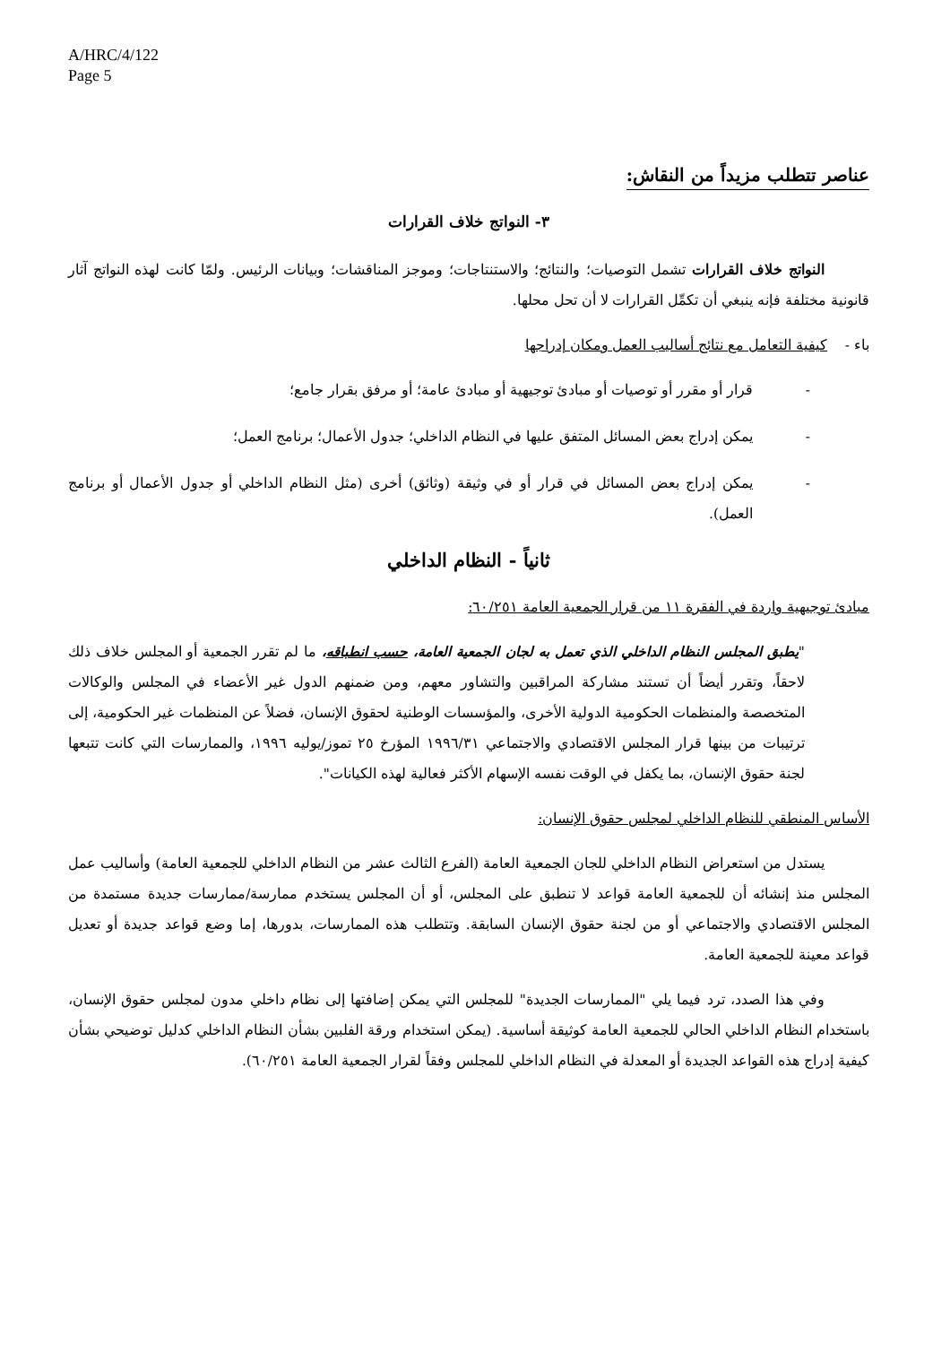A/HRC/4/122
Page 5
عناصر تتطلب مزيداً من النقاش:
٣- النواتج خلاف القرارات
النواتج خلاف القرارات تشمل التوصيات؛ والنتائج؛ والاستنتاجات؛ وموجز المناقشات؛ وبيانات الرئيس. ولمّا كانت لهذه النواتج آثار قانونية مختلفة فإنه ينبغي أن تكمِّل القرارات لا أن تحل محلها.
باء - كيفية التعامل مع نتائج أساليب العمل ومكان إدراجها
- قرار أو مقرر أو توصيات أو مبادئ توجيهية أو مبادئ عامة؛ أو مرفق بقرار جامع؛
- يمكن إدراج بعض المسائل المتفق عليها في النظام الداخلي؛ جدول الأعمال؛ برنامج العمل؛
- يمكن إدراج بعض المسائل في قرار أو في وثيقة (وثائق) أخرى (مثل النظام الداخلي أو جدول الأعمال أو برنامج العمل).
ثانياً - النظام الداخلي
مبادئ توجيهية واردة في الفقرة ١١ من قرار الجمعية العامة ٦٠/٢٥١:
"يطبق المجلس النظام الداخلي الذي تعمل به لجان الجمعية العامة، حسب انطباقه، ما لم تقرر الجمعية أو المجلس خلاف ذلك لاحقاً، وتقرر أيضاً أن تستند مشاركة المراقبين والتشاور معهم، ومن ضمنهم الدول غير الأعضاء في المجلس والوكالات المتخصصة والمنظمات الحكومية الدولية الأخرى، والمؤسسات الوطنية لحقوق الإنسان، فضلاً عن المنظمات غير الحكومية، إلى ترتيبات من بينها قرار المجلس الاقتصادي والاجتماعي ١٩٩٦/٣١ المؤرخ ٢٥ تموز/يوليه ١٩٩٦، والممارسات التي كانت تتبعها لجنة حقوق الإنسان، بما يكفل في الوقت نفسه الإسهام الأكثر فعالية لهذه الكيانات".
الأساس المنطقي للنظام الداخلي لمجلس حقوق الإنسان:
يستدل من استعراض النظام الداخلي للجان الجمعية العامة (الفرع الثالث عشر من النظام الداخلي للجمعية العامة) وأساليب عمل المجلس منذ إنشائه أن للجمعية العامة قواعد لا تنطبق على المجلس، أو أن المجلس يستخدم ممارسة/ممارسات جديدة مستمدة من المجلس الاقتصادي والاجتماعي أو من لجنة حقوق الإنسان السابقة. وتتطلب هذه الممارسات، بدورها، إما وضع قواعد جديدة أو تعديل قواعد معينة للجمعية العامة.
وفي هذا الصدد، ترد فيما يلي "الممارسات الجديدة" للمجلس التي يمكن إضافتها إلى نظام داخلي مدون لمجلس حقوق الإنسان، باستخدام النظام الداخلي الحالي للجمعية العامة كوثيقة أساسية. (يمكن استخدام ورقة الفلبين بشأن النظام الداخلي كدليل توضيحي بشأن كيفية إدراج هذه القواعد الجديدة أو المعدلة في النظام الداخلي للمجلس وفقاً لقرار الجمعية العامة ٦٠/٢٥١).